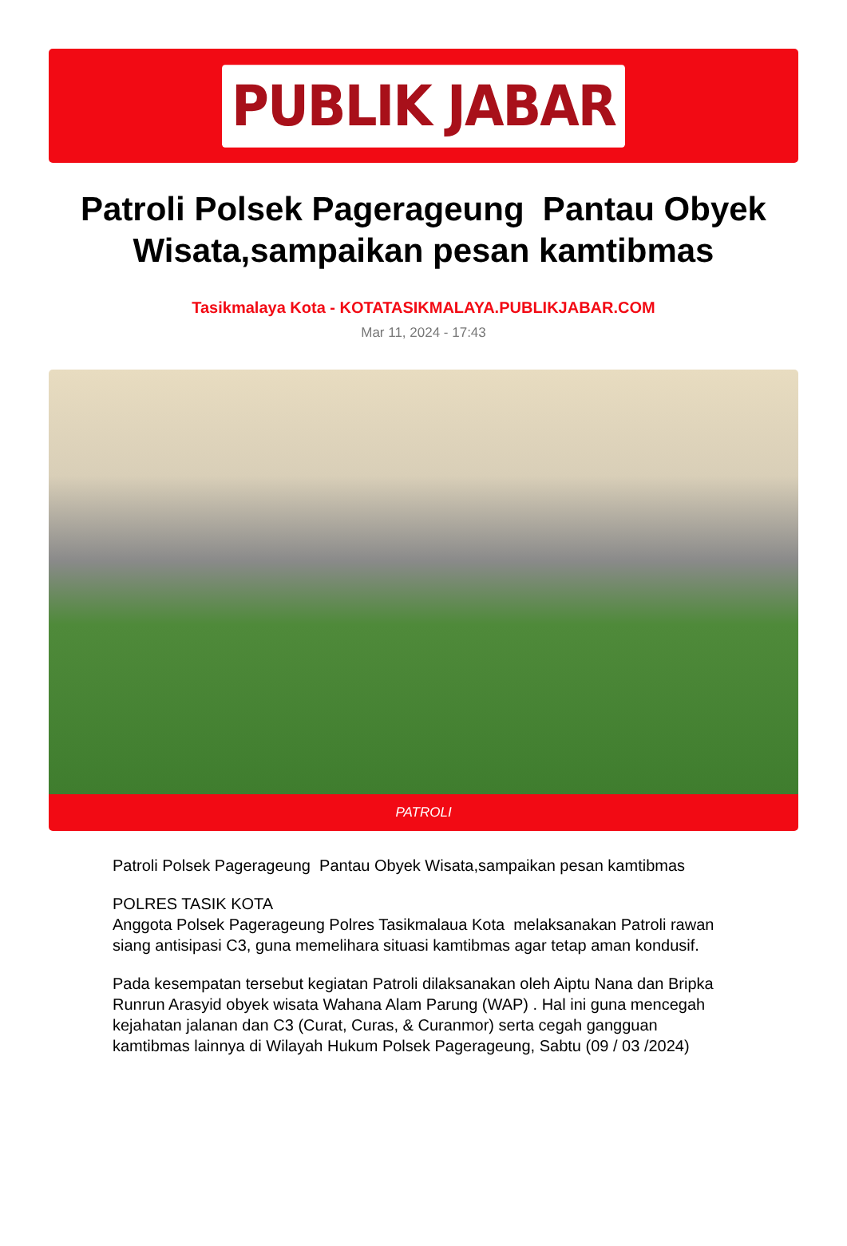PUBLIK JABAR
Patroli Polsek Pagerageung Pantau Obyek Wisata,sampaikan pesan kamtibmas
Tasikmalaya Kota - KOTATASIKMALAYA.PUBLIKJABAR.COM
Mar 11, 2024 - 17:43
PATROLI
Patroli Polsek Pagerageung Pantau Obyek Wisata,sampaikan pesan kamtibmas
POLRES TASIK KOTA
Anggota Polsek Pagerageung Polres Tasikmalaua Kota melaksanakan Patroli rawan siang antisipasi C3, guna memelihara situasi kamtibmas agar tetap aman kondusif.
Pada kesempatan tersebut kegiatan Patroli dilaksanakan oleh Aiptu Nana dan Bripka Runrun Arasyid obyek wisata Wahana Alam Parung (WAP) . Hal ini guna mencegah kejahatan jalanan dan C3 (Curat, Curas, & Curanmor) serta cegah gangguan kamtibmas lainnya di Wilayah Hukum Polsek Pagerageung, Sabtu (09 / 03 /2024)